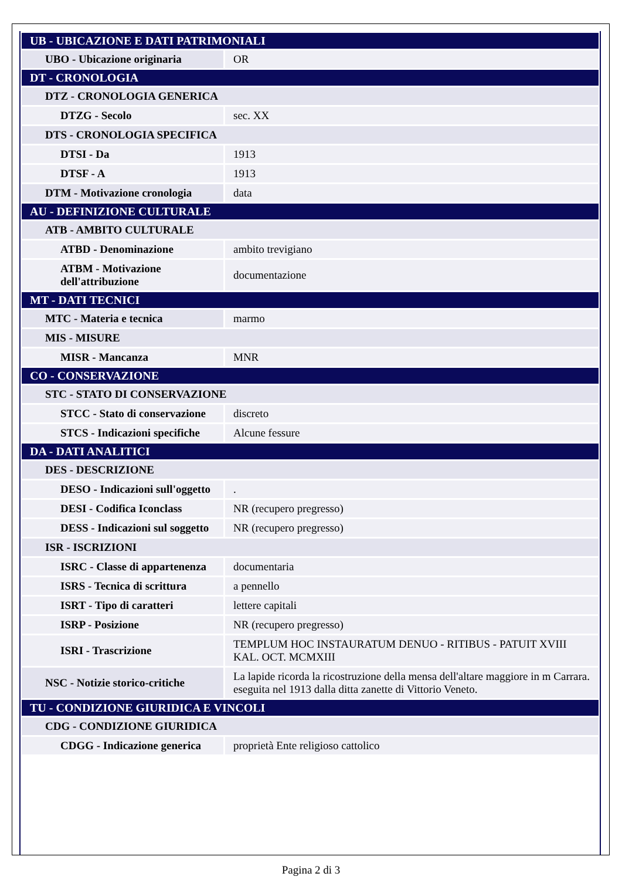| UB - UBICAZIONE E DATI PATRIMONIALI | |
| UBO - Ubicazione originaria | OR |
| DT - CRONOLOGIA | |
| DTZ - CRONOLOGIA GENERICA | |
| DTZG - Secolo | sec. XX |
| DTS - CRONOLOGIA SPECIFICA | |
| DTSI - Da | 1913 |
| DTSF - A | 1913 |
| DTM - Motivazione cronologia | data |
| AU - DEFINIZIONE CULTURALE | |
| ATB - AMBITO CULTURALE | |
| ATBD - Denominazione | ambito trevigiano |
| ATBM - Motivazione dell'attribuzione | documentazione |
| MT - DATI TECNICI | |
| MTC - Materia e tecnica | marmo |
| MIS - MISURE | |
| MISR - Mancanza | MNR |
| CO - CONSERVAZIONE | |
| STC - STATO DI CONSERVAZIONE | |
| STCC - Stato di conservazione | discreto |
| STCS - Indicazioni specifiche | Alcune fessure |
| DA - DATI ANALITICI | |
| DES - DESCRIZIONE | |
| DESO - Indicazioni sull'oggetto | . |
| DESI - Codifica Iconclass | NR (recupero pregresso) |
| DESS - Indicazioni sul soggetto | NR (recupero pregresso) |
| ISR - ISCRIZIONI | |
| ISRC - Classe di appartenenza | documentaria |
| ISRS - Tecnica di scrittura | a pennello |
| ISRT - Tipo di caratteri | lettere capitali |
| ISRP - Posizione | NR (recupero pregresso) |
| ISRI - Trascrizione | TEMPLUM HOC INSTAURATUM DENUO - RITIBUS - PATUIT XVIII KAL. OCT. MCMXIII |
| NSC - Notizie storico-critiche | La lapide ricorda la ricostruzione della mensa dell'altare maggiore in m Carrara. eseguita nel 1913 dalla ditta zanette di Vittorio Veneto. |
| TU - CONDIZIONE GIURIDICA E VINCOLI | |
| CDG - CONDIZIONE GIURIDICA | |
| CDGG - Indicazione generica | proprietà Ente religioso cattolico |
Pagina 2 di 3